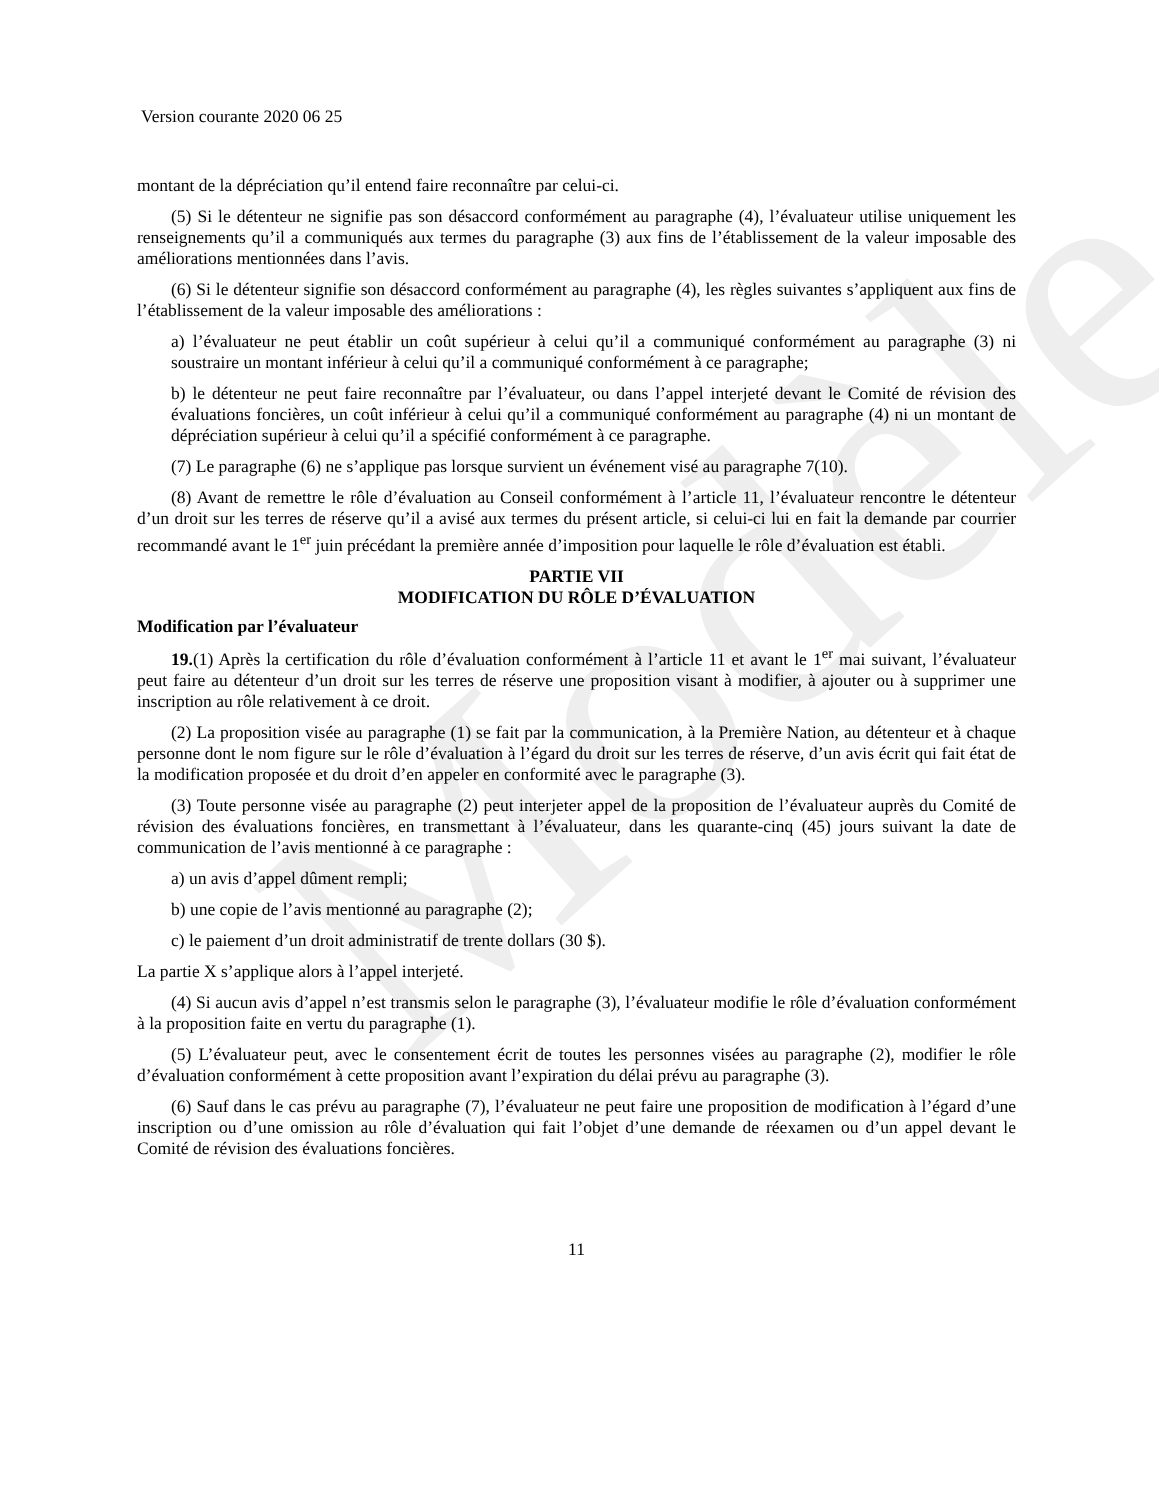Modèle
Version courante 2020 06 25
montant de la dépréciation qu’il entend faire reconnaître par celui-ci.
(5) Si le détenteur ne signifie pas son désaccord conformément au paragraphe (4), l’évaluateur utilise uniquement les renseignements qu’il a communiqués aux termes du paragraphe (3) aux fins de l’établissement de la valeur imposable des améliorations mentionnées dans l’avis.
(6) Si le détenteur signifie son désaccord conformément au paragraphe (4), les règles suivantes s’appliquent aux fins de l’établissement de la valeur imposable des améliorations :
a) l’évaluateur ne peut établir un coût supérieur à celui qu’il a communiqué conformément au paragraphe (3) ni soustraire un montant inférieur à celui qu’il a communiqué conformément à ce paragraphe;
b) le détenteur ne peut faire reconnaître par l’évaluateur, ou dans l’appel interjeté devant le Comité de révision des évaluations foncières, un coût inférieur à celui qu’il a communiqué conformément au paragraphe (4) ni un montant de dépréciation supérieur à celui qu’il a spécifié conformément à ce paragraphe.
(7) Le paragraphe (6) ne s’applique pas lorsque survient un événement visé au paragraphe 7(10).
(8) Avant de remettre le rôle d’évaluation au Conseil conformément à l’article 11, l’évaluateur rencontre le détenteur d’un droit sur les terres de réserve qu’il a avisé aux termes du présent article, si celui-ci lui en fait la demande par courrier recommandé avant le 1<sup>er</sup> juin précédant la première année d’imposition pour laquelle le rôle d’évaluation est établi.
PARTIE VII
MODIFICATION DU RÔLE D’ÉVALUATION
Modification par l’évaluateur
19.(1) Après la certification du rôle d’évaluation conformément à l’article 11 et avant le 1<sup>er</sup> mai suivant, l’évaluateur peut faire au détenteur d’un droit sur les terres de réserve une proposition visant à modifier, à ajouter ou à supprimer une inscription au rôle relativement à ce droit.
(2) La proposition visée au paragraphe (1) se fait par la communication, à la Première Nation, au détenteur et à chaque personne dont le nom figure sur le rôle d’évaluation à l’égard du droit sur les terres de réserve, d’un avis écrit qui fait état de la modification proposée et du droit d’en appeler en conformité avec le paragraphe (3).
(3) Toute personne visée au paragraphe (2) peut interjeter appel de la proposition de l’évaluateur auprès du Comité de révision des évaluations foncières, en transmettant à l’évaluateur, dans les quarante-cinq (45) jours suivant la date de communication de l’avis mentionné à ce paragraphe :
a) un avis d’appel dûment rempli;
b) une copie de l’avis mentionné au paragraphe (2);
c) le paiement d’un droit administratif de trente dollars (30 $).
La partie X s’applique alors à l’appel interjeté.
(4) Si aucun avis d’appel n’est transmis selon le paragraphe (3), l’évaluateur modifie le rôle d’évaluation conformément à la proposition faite en vertu du paragraphe (1).
(5) L’évaluateur peut, avec le consentement écrit de toutes les personnes visées au paragraphe (2), modifier le rôle d’évaluation conformément à cette proposition avant l’expiration du délai prévu au paragraphe (3).
(6) Sauf dans le cas prévu au paragraphe (7), l’évaluateur ne peut faire une proposition de modification à l’égard d’une inscription ou d’une omission au rôle d’évaluation qui fait l’objet d’une demande de réexamen ou d’un appel devant le Comité de révision des évaluations foncières.
11